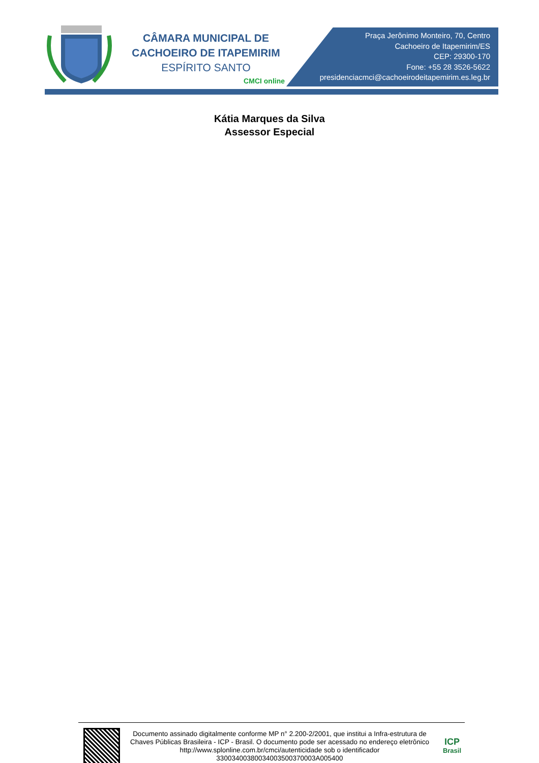CÂMARA MUNICIPAL DE
CACHOEIRO DE ITAPEMIRIM
ESPÍRITO SANTO
CMCI online
Praça Jerônimo Monteiro, 70, Centro
Cachoeiro de Itapemirim/ES
CEP: 29300-170
Fone: +55 28 3526-5622
presidenciacmci@cachoeirodeitapemirim.es.leg.br
Kátia Marques da Silva
Assessor Especial
Documento assinado digitalmente conforme MP n° 2.200-2/2001, que institui a Infra-estrutura de Chaves Públicas Brasileira - ICP - Brasil. O documento pode ser acessado no endereço eletrônico http://www.splonline.com.br/cmci/autenticidade sob o identificador 33003400380034003500370003A005400
ICP
Brasil